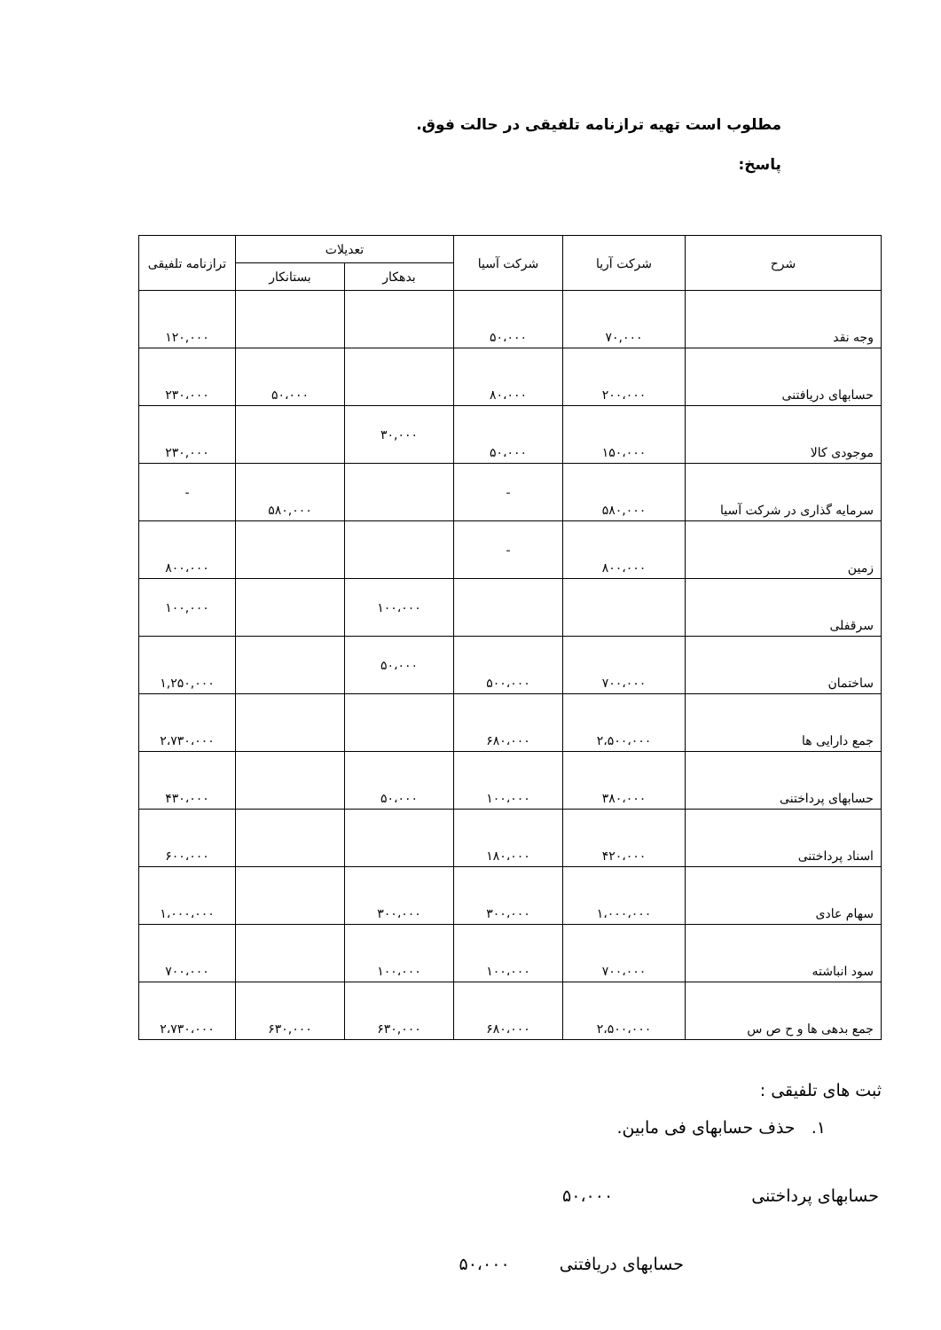مطلوب است تهیه ترازنامه تلفیقی در حالت فوق.
پاسخ:
| شرح | شرکت آریا | شرکت آسیا | تعدیلات | | ترازنامه تلفیقی |
| --- | --- | --- | --- | --- | --- |
| | | | بدهکار | بستانکار | |
| وجه نقد | ۷۰,۰۰۰ | ۵۰،۰۰۰ | | | ۱۲۰,۰۰۰ |
| حسابهای دریافتنی | ۲۰۰،۰۰۰ | ۸۰،۰۰۰ | | ۵۰،۰۰۰ | ۲۳۰،۰۰۰ |
| موجودی کالا | ۱۵۰،۰۰۰ | ۵۰،۰۰۰ | ۳۰,۰۰۰ | | ۲۳۰,۰۰۰ |
| سرمایه گذاری در شرکت آسیا | ۵۸۰,۰۰۰ | - | | ۵۸۰,۰۰۰ | - |
| زمین | ۸۰۰،۰۰۰ | - | | | ۸۰۰،۰۰۰ |
| سرقفلی | | | ۱۰۰،۰۰۰ | | ۱۰۰,۰۰۰ |
| ساختمان | ۷۰۰،۰۰۰ | ۵۰۰،۰۰۰ | ۵۰،۰۰۰ | | ۱,۲۵۰,۰۰۰ |
| جمع دارایی ها | ۲،۵۰۰،۰۰۰ | ۶۸۰،۰۰۰ | | | ۲،۷۳۰،۰۰۰ |
| حسابهای پرداختنی | ۳۸۰،۰۰۰ | ۱۰۰،۰۰۰ | ۵۰،۰۰۰ | | ۴۳۰،۰۰۰ |
| اسناد پرداختنی | ۴۲۰،۰۰۰ | ۱۸۰،۰۰۰ | | | ۶۰۰،۰۰۰ |
| سهام عادی | ۱،۰۰۰،۰۰۰ | ۳۰۰،۰۰۰ | ۳۰۰،۰۰۰ | | ۱،۰۰۰،۰۰۰ |
| سود انباشته | ۷۰۰،۰۰۰ | ۱۰۰،۰۰۰ | ۱۰۰،۰۰۰ | | ۷۰۰،۰۰۰ |
| جمع بدهی ها و ح ص س | ۲،۵۰۰،۰۰۰ | ۶۸۰،۰۰۰ | ۶۳۰,۰۰۰ | ۶۳۰,۰۰۰ | ۲،۷۳۰،۰۰۰ |
ثبت های تلفیقی :
۱. حذف حسابهای فی مابین.
حسابهای پرداختنی ۵۰،۰۰۰
حسابهای دریافتنی ۵۰،۰۰۰